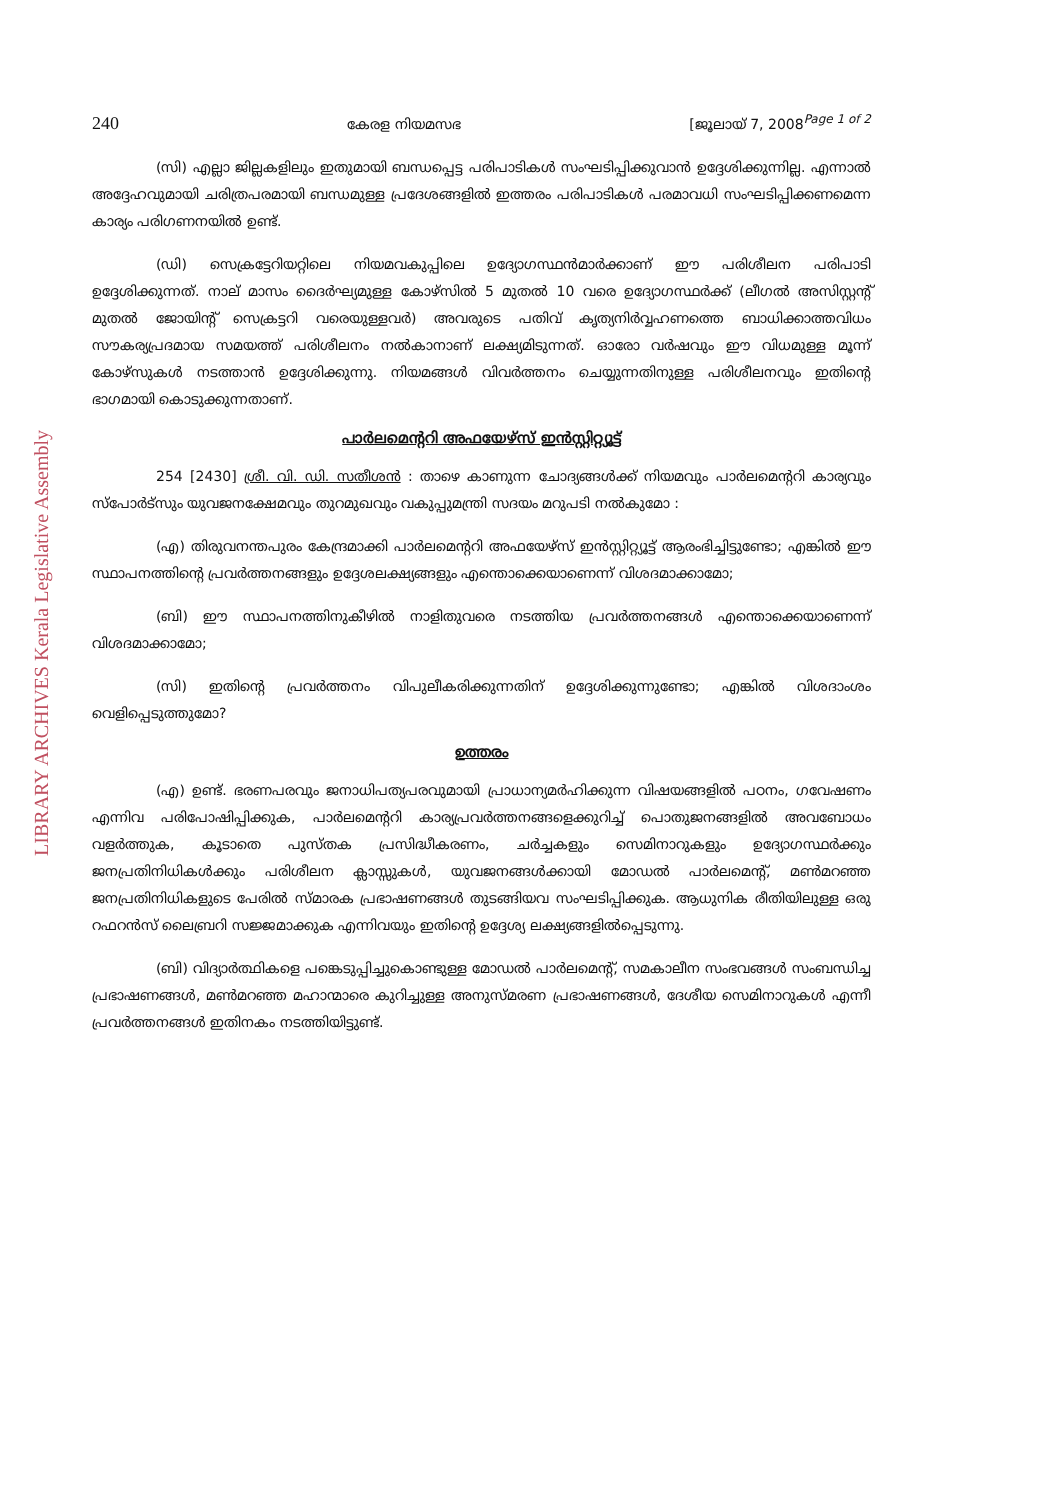LIBRARY ARCHIVES Kerala Legislative Assembly
240 കേരള നിയമസഭ [ജൂലായ് 7, 2008<sup>Page 1 of 2</sup>
(സി) എല്ലാ ജില്ലകളിലും ഇതുമായി ബന്ധപ്പെട്ട പരിപാടികൾ സംഘടിപ്പിക്കുവാൻ ഉദ്ദേശിക്കുന്നില്ല. എന്നാൽ അദ്ദേഹവുമായി ചരിത്രപരമായി ബന്ധമുള്ള പ്രദേശങ്ങളിൽ ഇത്തരം പരിപാടികൾ പരമാവധി സംഘടിപ്പിക്കണമെന്ന കാര്യം പരിഗണനയിൽ ഉണ്ട്.
(ഡി) സെക്രട്ടേറിയറ്റിലെ നിയമവകുപ്പിലെ ഉദ്യോഗസ്ഥൻമാർക്കാണ് ഈ പരിശീലന പരിപാടി ഉദ്ദേശിക്കുന്നത്. നാല് മാസം ദൈർഘ്യമുള്ള കോഴ്സിൽ 5 മുതൽ 10 വരെ ഉദ്യോഗസ്ഥർക്ക് (ലീഗൽ അസിസ്റ്റന്റ് മുതൽ ജോയിന്റ് സെക്രട്ടറി വരെയുള്ളവർ) അവരുടെ പതിവ് കൃത്യനിർവ്വഹണത്തെ ബാധിക്കാത്തവിധം സൗകര്യപ്രദമായ സമയത്ത് പരിശീലനം നൽകാനാണ് ലക്ഷ്യമിടുന്നത്. ഓരോ വർഷവും ഈ വിധമുള്ള മൂന്ന് കോഴ്സുകൾ നടത്താൻ ഉദ്ദേശിക്കുന്നു. നിയമങ്ങൾ വിവർത്തനം ചെയ്യുന്നതിനുള്ള പരിശീലനവും ഇതിന്റെ ഭാഗമായി കൊടുക്കുന്നതാണ്.
പാർലമെന്ററി അഫയേഴ്സ് ഇൻസ്റ്റിറ്റ്യൂട്ട്
254 [2430] ശ്രീ. വി. ഡി. സതീശൻ : താഴെ കാണുന്ന ചോദ്യങ്ങൾക്ക് നിയമവും പാർലമെന്ററി കാര്യവും സ്പോർട്സും യുവജനക്ഷേമവും തുറമുഖവും വകുപ്പുമന്ത്രി സദയം മറുപടി നൽകുമോ :
(എ) തിരുവനന്തപുരം കേന്ദ്രമാക്കി പാർലമെന്ററി അഫയേഴ്സ് ഇൻസ്റ്റിറ്റ്യൂട്ട് ആരംഭിച്ചിട്ടുണ്ടോ; എങ്കിൽ ഈ സ്ഥാപനത്തിന്റെ പ്രവർത്തനങ്ങളും ഉദ്ദേശലക്ഷ്യങ്ങളും എന്തൊക്കെയാണെന്ന് വിശദമാക്കാമോ;
(ബി) ഈ സ്ഥാപനത്തിനുകീഴിൽ നാളിതുവരെ നടത്തിയ പ്രവർത്തനങ്ങൾ എന്തൊക്കെയാണെന്ന് വിശദമാക്കാമോ;
(സി) ഇതിന്റെ പ്രവർത്തനം വിപുലീകരിക്കുന്നതിന് ഉദ്ദേശിക്കുന്നുണ്ടോ; എങ്കിൽ വിശദാംശം വെളിപ്പെടുത്തുമോ?
ഉത്തരം
(എ) ഉണ്ട്. ഭരണപരവും ജനാധിപത്യപരവുമായി പ്രാധാന്യമർഹിക്കുന്ന വിഷയങ്ങളിൽ പഠനം, ഗവേഷണം എന്നിവ പരിപോഷിപ്പിക്കുക, പാർലമെന്ററി കാര്യപ്രവർത്തനങ്ങളെക്കുറിച്ച് പൊതുജനങ്ങളിൽ അവബോധം വളർത്തുക, കൂടാതെ പുസ്തക പ്രസിദ്ധീകരണം, ചർച്ചകളും സെമിനാറുകളും ഉദ്യോഗസ്ഥർക്കും ജനപ്രതിനിധികൾക്കും പരിശീലന ക്ലാസ്സുകൾ, യുവജനങ്ങൾക്കായി മോഡൽ പാർലമെന്റ്, മൺമറഞ്ഞ ജനപ്രതിനിധികളുടെ പേരിൽ സ്മാരക പ്രഭാഷണങ്ങൾ തുടങ്ങിയവ സംഘടിപ്പിക്കുക. ആധുനിക രീതിയിലുള്ള ഒരു റഫറൻസ് ലൈബ്രറി സജ്ജമാക്കുക എന്നിവയും ഇതിന്റെ ഉദ്ദേശ്യ ലക്ഷ്യങ്ങളിൽപ്പെടുന്നു.
(ബി) വിദ്യാർത്ഥികളെ പങ്കെടുപ്പിച്ചുകൊണ്ടുള്ള മോഡൽ പാർലമെന്റ്, സമകാലീന സംഭവങ്ങൾ സംബന്ധിച്ച പ്രഭാഷണങ്ങൾ, മൺമറഞ്ഞ മഹാന്മാരെ കുറിച്ചുള്ള അനുസ്മരണ പ്രഭാഷണങ്ങൾ, ദേശീയ സെമിനാറുകൾ എന്നീ പ്രവർത്തനങ്ങൾ ഇതിനകം നടത്തിയിട്ടുണ്ട്.